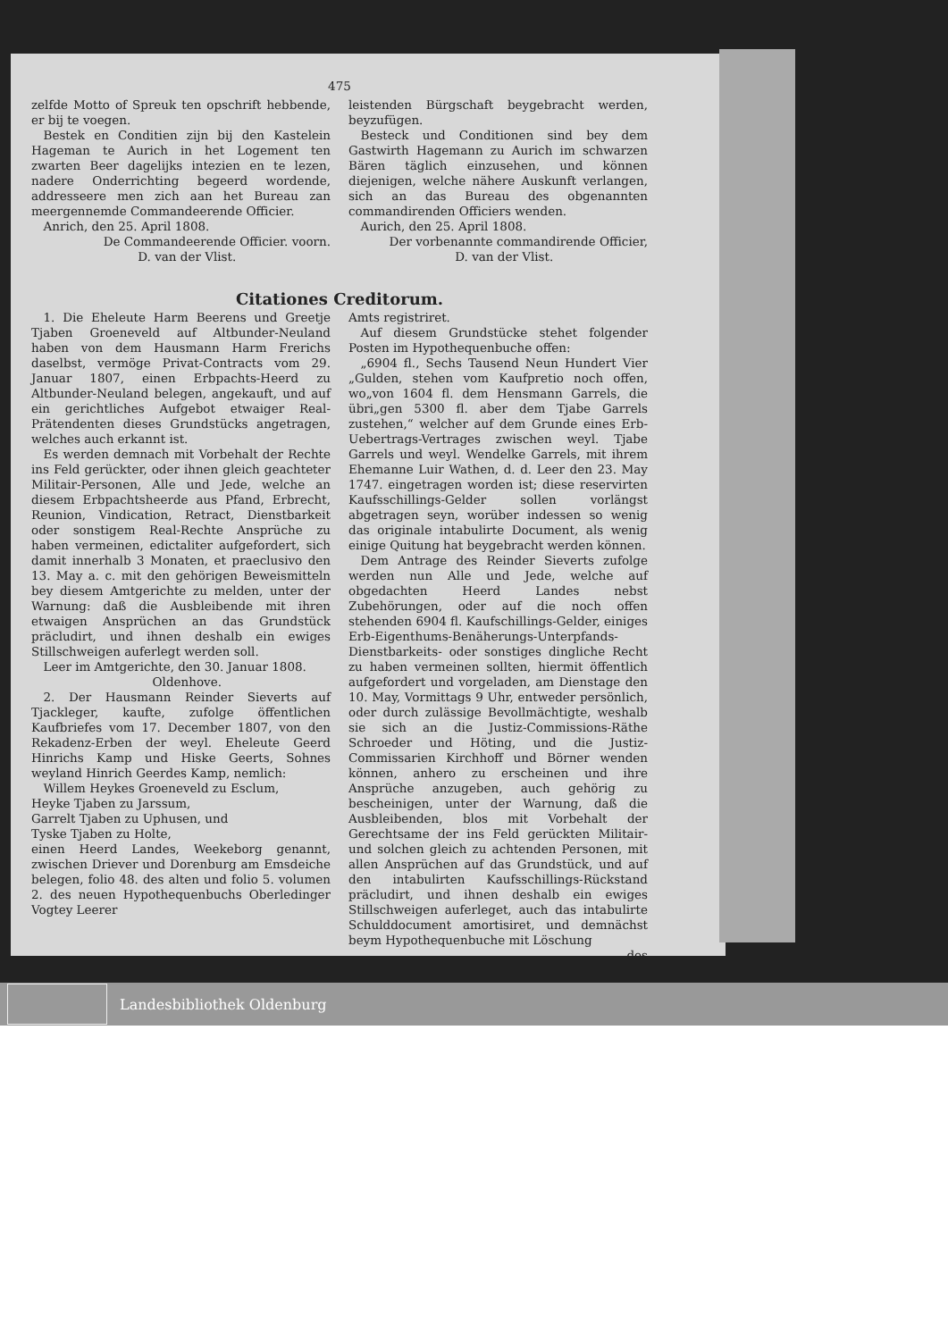475
zelfde Motto of Spreuk ten opschrift hebbende, er bij te voegen.
Bestek en Conditien zijn bij den Kastelein Hageman te Aurich in het Logement ten zwarten Beer dagelijks intezien en te lezen, nadere Onderrichting begeerd wordende, addresseere men zich aan het Bureau zan meergennemde Commandeerende Officier.
Anrich, den 25. April 1808.
De Commandeerende Officier. voorn.
D. van der Vlist.
leistenden Bürgschaft beygebracht werden, beyzufügen.
Besteck und Conditionen sind bey dem Gastwirth Hagemann zu Aurich im schwarzen Bären täglich einzusehen, und können diejenigen, welche nähere Auskunft verlangen, sich an das Bureau des obgenannten commandirenden Officiers wenden.
Aurich, den 25. April 1808.
Der vorbenannte commandirende Officier,
D. van der Vlist.
Citationes Creditorum.
1. Die Eheleute Harm Beerens und Greetje Tjaben Groeneveld auf Altbunder-Neuland haben von dem Hausmann Harm Frerichs daselbst, vermöge Privat-Contracts vom 29. Januar 1807, einen Erbpachts-Heerd zu Altbunder-Neuland belegen, angekauft, und auf ein gerichtliches Aufgebot etwaiger Real-Prätendenten dieses Grundstücks angetragen, welches auch erkannt ist.
Es werden demnach mit Vorbehalt der Rechte ins Feld gerückter, oder ihnen gleich geachteter Militair-Personen, Alle und Jede, welche an diesem Erbpachtsheerde aus Pfand, Erbrecht, Reunion, Vindication, Retract, Dienstbarkeit oder sonstigem Real-Rechte Ansprüche zu haben vermeinen, edictaliter aufgefordert, sich damit innerhalb 3 Monaten, et praeclusivo den 13. May a. c. mit den gehörigen Beweismitteln bey diesem Amtgerichte zu melden, unter der Warnung: daß die Ausbleibende mit ihren etwaigen Ansprüchen an das Grundstück präcludirt, und ihnen deshalb ein ewiges Stillschweigen auferlegt werden soll.
Leer im Amtgerichte, den 30. Januar 1808.
Oldenhove.
2. Der Hausmann Reinder Sieverts auf Tjackleger, kaufte, zufolge öffentlichen Kaufbriefes vom 17. December 1807, von den Rekadenz-Erben der weyl. Eheleute Geerd Hinrichs Kamp und Hiske Geerts, Sohnes weyland Hinrich Geerdes Kamp, nemlich:
Willem Heykes Groeneveld zu Esclum,
Heyke Tjaben zu Jarssum,
Garrelt Tjaben zu Uphusen, und
Tyske Tjaben zu Holte,
einen Heerd Landes, Weekeborg genannt, zwischen Driever und Dorenburg am Emsdeiche belegen, folio 48. des alten und folio 5. volumen 2. des neuen Hypothequenbuchs Oberledinger Vogtey Leerer
Amts registriret.
Auf diesem Grundstücke stehet folgender Posten im Hypothequenbuche offen:
„6904 fl., Sechs Tausend Neun Hundert Vier „Gulden, stehen vom Kaufpretio noch offen, wo„von 1604 fl. dem Hensmann Garrels, die übri„gen 5300 fl. aber dem Tjabe Garrels zustehen,“ welcher auf dem Grunde eines Erb-Uebertrags-Vertrages zwischen weyl. Tjabe Garrels und weyl. Wendelke Garrels, mit ihrem Ehemanne Luir Wathen, d. d. Leer den 23. May 1747. eingetragen worden ist; diese reservirten Kaufsschillings-Gelder sollen vorlängst abgetragen seyn, worüber indessen so wenig das originale intabulirte Document, als wenig einige Quitung hat beygebracht werden können.
Dem Antrage des Reinder Sieverts zufolge werden nun Alle und Jede, welche auf obgedachten Heerd Landes nebst Zubehörungen, oder auf die noch offen stehenden 6904 fl. Kaufschillings-Gelder, einiges Erb-Eigenthums-Benäherungs-Unterpfands-Dienstbarkeits- oder sonstiges dingliche Recht zu haben vermeinen sollten, hiermit öffentlich aufgefordert und vorgeladen, am Dienstage den 10. May, Vormittags 9 Uhr, entweder persönlich, oder durch zulässige Bevollmächtigte, weshalb sie sich an die Justiz-Commissions-Räthe Schroeder und Höting, und die Justiz-Commissarien Kirchhoff und Börner wenden können, anhero zu erscheinen und ihre Ansprüche anzugeben, auch gehörig zu bescheinigen, unter der Warnung, daß die Ausbleibenden, blos mit Vorbehalt der Gerechtsame der ins Feld gerückten Militair- und solchen gleich zu achtenden Personen, mit allen Ansprüchen auf das Grundstück, und auf den intabulirten Kaufsschillings-Rückstand präcludirt, und ihnen deshalb ein ewiges Stillschweigen auferleget, auch das intabulirte Schulddocument amortisiret, und demnächst beym Hypothequenbuche mit Löschung
des
Landesbibliothek Oldenburg